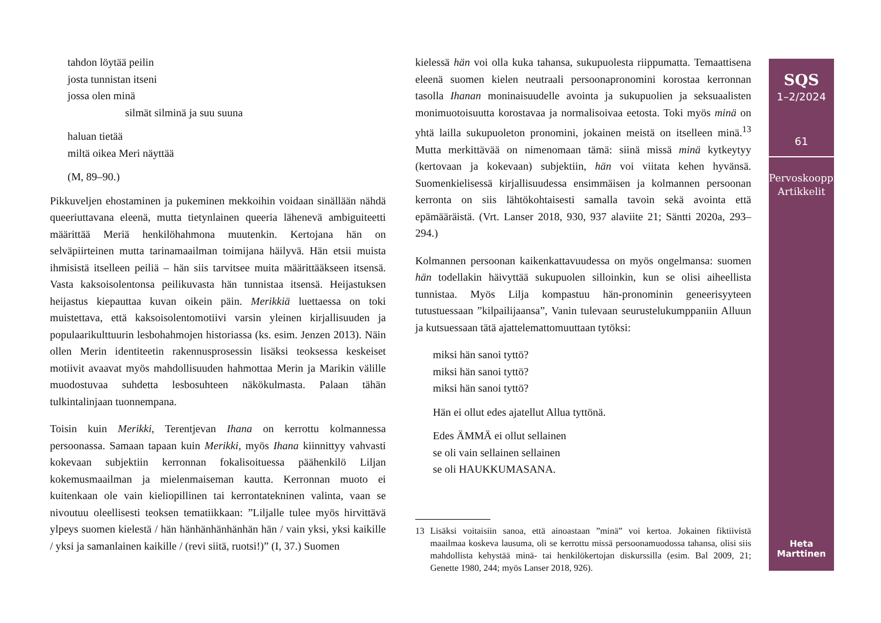tahdon löytää peilin
josta tunnistan itseni
jossa olen minä
silmät silminä ja suu suuna
haluan tietää
miltä oikea Meri näyttää
(M, 89–90.)
Pikkuveljen ehostaminen ja pukeminen mekkoihin voidaan sinällään nähdä queeriuttavana eleenä, mutta tietynlainen queeria lähenevä ambiguiteetti määrittää Meriä henkilöhahmona muutenkin. Kertojana hän on selväpiirteinen mutta tarinamaailman toimijana häilyvä. Hän etsii muista ihmisistä itselleen peiliä – hän siis tarvitsee muita määrittääkseen itsensä. Vasta kaksoisolentonsa peilikuvasta hän tunnistaa itsensä. Heijastuksen heijastus kiepauttaa kuvan oikein päin. Merikkiä luettaessa on toki muistettava, että kaksoisolentomotiivi varsin yleinen kirjallisuuden ja populaarikulttuurin lesbohahmojen historiassa (ks. esim. Jenzen 2013). Näin ollen Merin identiteetin rakennusprosessin lisäksi teoksessa keskeiset motiivit avaavat myös mahdollisuuden hahmottaa Merin ja Marikin välille muodostuvaa suhdetta lesbosuhteen näkökulmasta. Palaan tähän tulkintalinjaan tuonnempana.
Toisin kuin Merikki, Terentjevan Ihana on kerrottu kolmannessa persoonassa. Samaan tapaan kuin Merikki, myös Ihana kiinnittyy vahvasti kokevaan subjektiin kerronnan fokalisoituessa päähenkilö Liljan kokemusmaailman ja mielenmaiseman kautta. Kerronnan muoto ei kuitenkaan ole vain kieliopillinen tai kerrontatekninen valinta, vaan se nivoutuu oleellisesti teoksen tematiikkaan: ”Liljalle tulee myös hirvittävä ylpeys suomen kielestä / hän hänhänhänhänhän hän / vain yksi, yksi kaikille / yksi ja samanlainen kaikille / (revi siitä, ruotsi!)” (I, 37.) Suomen
kielessä hän voi olla kuka tahansa, sukupuolesta riippumatta. Temaattisena eleenä suomen kielen neutraali persoonapronomini korostaa kerronnan tasolla Ihanan moninaisuudelle avointa ja sukupuolien ja seksuaalisten monimuotoisuutta korostavaa ja normalisoivaa eetosta. Toki myös minä on yhtä lailla sukupuoleton pronomini, jokainen meistä on itselleen minä.<sup>13</sup> Mutta merkittävää on nimenomaan tämä: siinä missä minä kytkeytyy (kertovaan ja kokevaan) subjektiin, hän voi viitata kehen hyvänsä. Suomenkielisessä kirjallisuudessa ensimmäisen ja kolmannen persoonan kerronta on siis lähtökohtaisesti samalla tavoin sekä avointa että epämääräistä. (Vrt. Lanser 2018, 930, 937 alaviite 21; Säntti 2020a, 293–294.)
Kolmannen persoonan kaikenkattavuudessa on myös ongelmansa: suomen hän todellakin häivyttää sukupuolen silloinkin, kun se olisi aiheellista tunnistaa. Myös Lilja kompastuu hän-pronominin geneerisyyteen tutustuessaan ”kilpailijaansa”, Vanin tulevaan seurustelukumppaniin Alluun ja kutsuessaan tätä ajattelemattomuuttaan tytöksi:
miksi hän sanoi tyttö?
miksi hän sanoi tyttö?
miksi hän sanoi tyttö?
Hän ei ollut edes ajatellut Allua tyttönä.
Edes ÄMMÄ ei ollut sellainen
se oli vain sellainen sellainen
se oli HAUKKUMASANA.
13 Lisäksi voitaisiin sanoa, että ainoastaan ”minä” voi kertoa. Jokainen fiktiivistä maailmaa koskeva lausuma, oli se kerrottu missä persoonamuodossa tahansa, olisi siis mahdollista kehystää minä- tai henkilökertojan diskurssilla (esim. Bal 2009, 21; Genette 1980, 244; myös Lanser 2018, 926).
SQS
1–2/2024
61
Pervoskooppi
Artikkelit
Heta
Marttinen